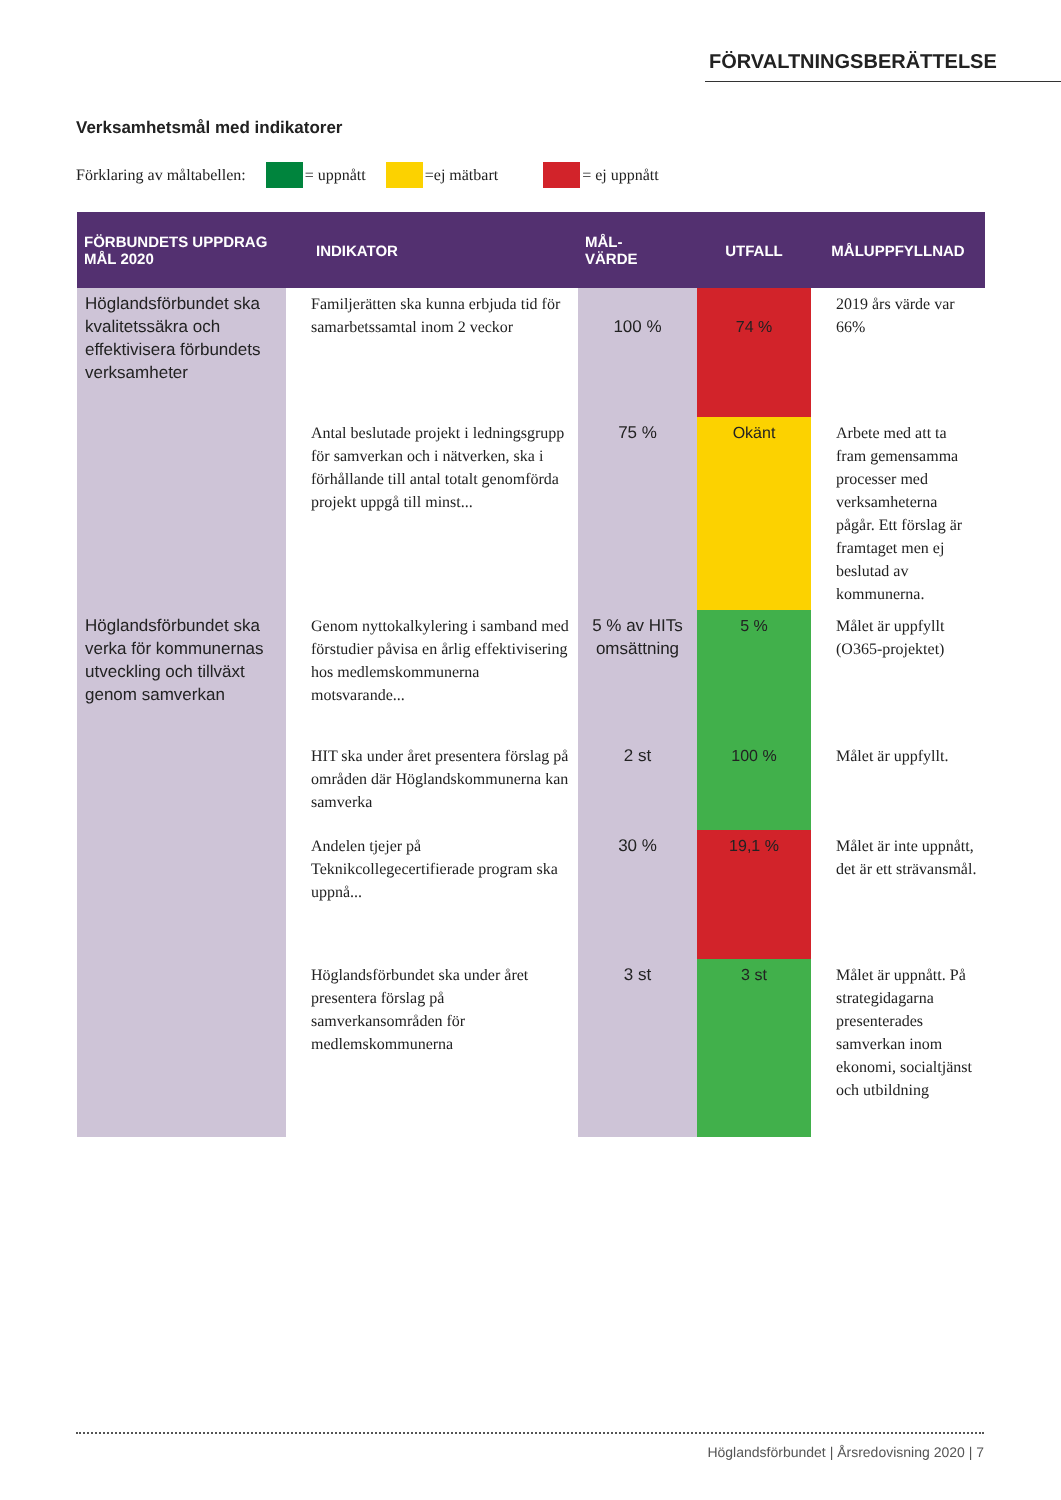FÖRVALTNINGSBERÄTTELSE
Verksamhetsmål med indikatorer
Förklaring av måltabellen: = uppnått =ej mätbart = ej uppnått
| FÖRBUNDETS UPPDRAG MÅL 2020 | INDIKATOR | MÅL- VÄRDE | UTFALL | MÅLUPPFYLLNAD |
| --- | --- | --- | --- | --- |
| Höglandsförbundet ska kvalitetssäkra och effektivisera förbundets verksamheter | Familjerätten ska kunna erbjuda tid för samarbetssamtal inom 2 veckor | 100 % | 74 % | 2019 års värde var 66% |
| | Antal beslutade projekt i ledningsgrupp för samverkan och i nätverken, ska i förhållande till antal totalt genomförda projekt uppgå till minst... | 75 % | Okänt | Arbete med att ta fram gemensamma processer med verksamheterna pågår. Ett förslag är framtaget men ej beslutad av kommunerna. |
| Höglandsförbundet ska verka för kommunernas utveckling och tillväxt genom samverkan | Genom nyttokalkylering i samband med förstudier påvisa en årlig effektivisering hos medlemskommunerna motsvarande... | 5 % av HITs omsättning | 5 % | Målet är uppfyllt (O365-projektet) |
| | HIT ska under året presentera förslag på områden där Höglandskommunerna kan samverka | 2 st | 100 % | Målet är uppfyllt. |
| | Andelen tjejer på Teknikcollegecertifierade program ska uppnå... | 30 % | 19,1 % | Målet är inte uppnått, det är ett strävansmål. |
| | Höglandsförbundet ska under året presentera förslag på samverkansområden för medlemskommunerna | 3 st | 3 st | Målet är uppnått. På strategidagarna presenterades samverkan inom ekonomi, socialtjänst och utbildning |
Höglandsförbundet | Årsredovisning 2020 | 7